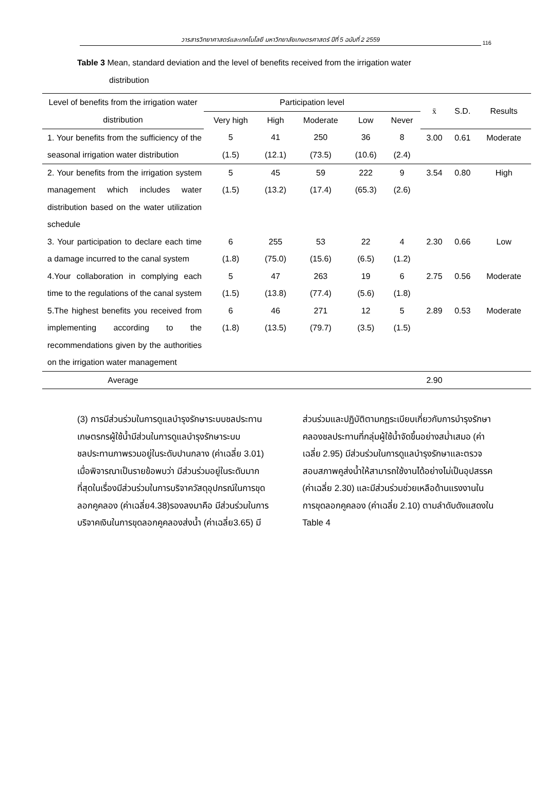วารสารวิทยาศาสตร์และเทคโนโลยี มหาวิทยาลัยเกษตรศาสตร์ ปีที่ 5 ฉบับที่ 2 2559
116
Table 3 Mean, standard deviation and the level of benefits received from the irrigation water
distribution
| Level of benefits from the irrigation water distribution | Participation level | | | | | x̄ | S.D. | Results |
| --- | --- | --- | --- | --- | --- | --- | --- | --- |
| | Very high | High | Moderate | Low | Never | | | |
| 1. Your benefits from the sufficiency of the seasonal irrigation water distribution | 5 (1.5) | 41 (12.1) | 250 (73.5) | 36 (10.6) | 8 (2.4) | 3.00 | 0.61 | Moderate |
| 2. Your benefits from the irrigation system management which includes water distribution based on the water utilization schedule | 5 (1.5) | 45 (13.2) | 59 (17.4) | 222 (65.3) | 9 (2.6) | 3.54 | 0.80 | High |
| 3. Your participation to declare each time a damage incurred to the canal system | 6 (1.8) | 255 (75.0) | 53 (15.6) | 22 (6.5) | 4 (1.2) | 2.30 | 0.66 | Low |
| 4.Your collaboration in complying each time to the regulations of the canal system | 5 (1.5) | 47 (13.8) | 263 (77.4) | 19 (5.6) | 6 (1.8) | 2.75 | 0.56 | Moderate |
| 5.The highest benefits you received from implementing according to the recommendations given by the authorities on the irrigation water management | 6 (1.8) | 46 (13.5) | 271 (79.7) | 12 (3.5) | 5 (1.5) | 2.89 | 0.53 | Moderate |
| Average | | | | | | 2.90 | | |
(3) การมีส่วนร่วมในการดูแลบำรุงรักษาระบบชลประทานเกษตรกรผู้ใช้น้ำมีส่วนในการดูแลบำรุงรักษาระบบชลประทานภาพรวมอยู่ในระดับปานกลาง (ค่าเฉลี่ย 3.01) เมื่อพิจารณาเป็นรายข้อพบว่า มีส่วนร่วมอยู่ในระดับมากที่สุดในเรื่องมีส่วนร่วมในการบริจาควัสดุอุปกรณ์ในการขุดลอกคูคลอง (ค่าเฉลี่ย4.38)รองลงมาคือ มีส่วนร่วมในการบริจาคเงินในการขุดลอกคูคลองส่งน้ำ (ค่าเฉลี่ย3.65) มี
ส่วนร่วมและปฏิบัติตามกฎระเบียบเกี่ยวกับการบำรุงรักษาคลองชลประทานที่กลุ่มผู้ใช้น้ำจัดขึ้นอย่างสม่ำเสมอ (ค่าเฉลี่ย 2.95) มีส่วนร่วมในการดูแลบำรุงรักษาและตรวจสอบสภาพคูส่งน้ำให้สามารถใช้งานได้อย่างไม่เป็นอุปสรรค (ค่าเฉลี่ย 2.30) และมีส่วนร่วมช่วยเหลือด้านแรงงานในการขุดลอกคูคลอง (ค่าเฉลี่ย 2.10) ตามลำดับดังแสดงใน Table 4